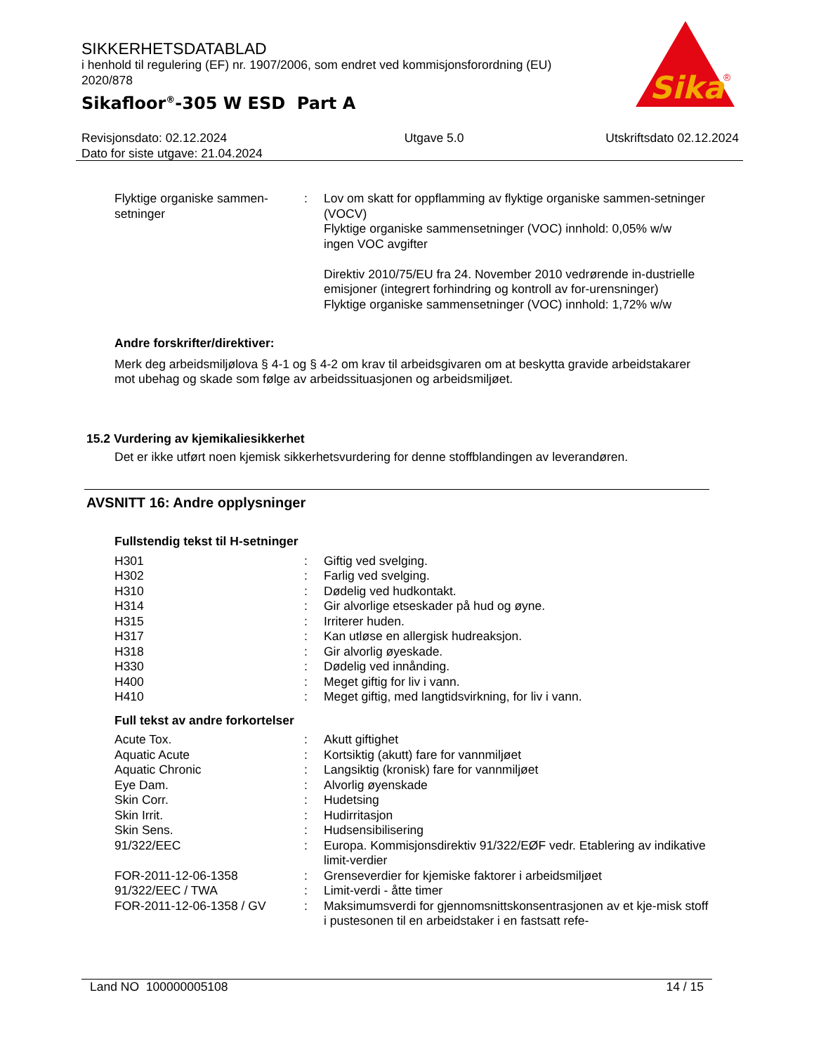SIKKERHETSDATABLAD
i henhold til regulering (EF) nr. 1907/2006, som endret ved kommisjonsforordning (EU) 2020/878
Sikafloor<sup>®</sup>-305 W ESD Part A
Sika
®
Revisjonsdato: 02.12.2024
Dato for siste utgave: 21.04.2024
Utgave 5.0 Utskriftsdato 02.12.2024
| Flyktige organiske sammen-setninger | : | Lov om skatt for oppflamming av flyktige organiske sammen-setninger (VOCV) Flyktige organiske sammensetninger (VOC) innhold: 0,05% w/w ingen VOC avgifter Direktiv 2010/75/EU fra 24. November 2010 vedrørende in-dustrielle emisjoner (integrert forhindring og kontroll av for-urensninger) Flyktige organiske sammensetninger (VOC) innhold: 1,72% w/w |
Andre forskrifter/direktiver:
Merk deg arbeidsmiljølova § 4-1 og § 4-2 om krav til arbeidsgivaren om at beskytta gravide arbeidstakarer mot ubehag og skade som følge av arbeidssituasjonen og arbeidsmiljøet.
15.2 Vurdering av kjemikaliesikkerhet
Det er ikke utført noen kjemisk sikkerhetsvurdering for denne stoffblandingen av leverandøren.
AVSNITT 16: Andre opplysninger
Fullstendig tekst til H-setninger
| H301 | : | Giftig ved svelging. |
| H302 | : | Farlig ved svelging. |
| H310 | : | Dødelig ved hudkontakt. |
| H314 | : | Gir alvorlige etseskader på hud og øyne. |
| H315 | : | Irriterer huden. |
| H317 | : | Kan utløse en allergisk hudreaksjon. |
| H318 | : | Gir alvorlig øyeskade. |
| H330 | : | Dødelig ved innånding. |
| H400 | : | Meget giftig for liv i vann. |
| H410 | : | Meget giftig, med langtidsvirkning, for liv i vann. |
Full tekst av andre forkortelser
| Acute Tox. | : | Akutt giftighet |
| Aquatic Acute | : | Kortsiktig (akutt) fare for vannmiljøet |
| Aquatic Chronic | : | Langsiktig (kronisk) fare for vannmiljøet |
| Eye Dam. | : | Alvorlig øyenskade |
| Skin Corr. | : | Hudetsing |
| Skin Irrit. | : | Hudirritasjon |
| Skin Sens. | : | Hudsensibilisering |
| 91/322/EEC | : | Europa. Kommisjonsdirektiv 91/322/EØF vedr. Etablering av indikative limit-verdier |
| FOR-2011-12-06-1358 | : | Grenseverdier for kjemiske faktorer i arbeidsmiljøet |
| 91/322/EEC / TWA | : | Limit-verdi - åtte timer |
| FOR-2011-12-06-1358 / GV | : | Maksimumsverdi for gjennomsnittskonsentrasjonen av et kje-misk stoff i pustesonen til en arbeidstaker i en fastsatt refe- |
Land NO 100000005108 14 / 15